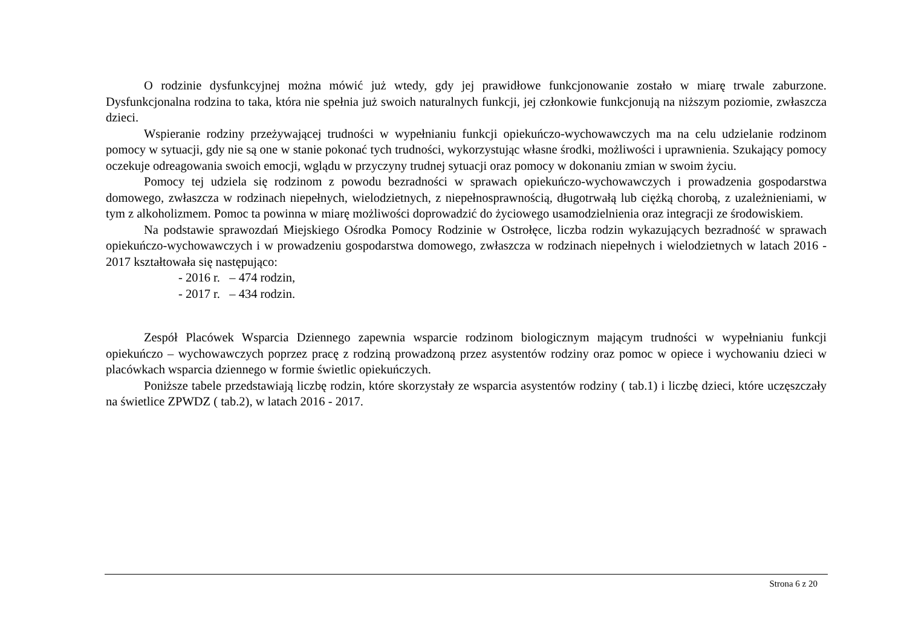O rodzinie dysfunkcyjnej można mówić już wtedy, gdy jej prawidłowe funkcjonowanie zostało w miarę trwale zaburzone. Dysfunkcjonalna rodzina to taka, która nie spełnia już swoich naturalnych funkcji, jej członkowie funkcjonują na niższym poziomie, zwłaszcza dzieci.
Wspieranie rodziny przeżywającej trudności w wypełnianiu funkcji opiekuńczo-wychowawczych ma na celu udzielanie rodzinom pomocy w sytuacji, gdy nie są one w stanie pokonać tych trudności, wykorzystując własne środki, możliwości i uprawnienia. Szukający pomocy oczekuje odreagowania swoich emocji, wglądu w przyczyny trudnej sytuacji oraz pomocy w dokonaniu zmian w swoim życiu.
Pomocy tej udziela się rodzinom z powodu bezradności w sprawach opiekuńczo-wychowawczych i prowadzenia gospodarstwa domowego, zwłaszcza w rodzinach niepełnych, wielodzietnych, z niepełnosprawnością, długotrwałą lub ciężką chorobą, z uzależnieniami, w tym z alkoholizmem. Pomoc ta powinna w miarę możliwości doprowadzić do życiowego usamodzielnienia oraz integracji ze środowiskiem.
Na podstawie sprawozdań Miejskiego Ośrodka Pomocy Rodzinie w Ostrołęce, liczba rodzin wykazujących bezradność w sprawach opiekuńczo-wychowawczych i w prowadzeniu gospodarstwa domowego, zwłaszcza w rodzinach niepełnych i wielodzietnych w latach 2016 - 2017 kształtowała się następująco:
- 2016 r. – 474 rodzin,
- 2017 r. – 434 rodzin.
Zespół Placówek Wsparcia Dziennego zapewnia wsparcie rodzinom biologicznym mającym trudności w wypełnianiu funkcji opiekuńczo – wychowawczych poprzez pracę z rodziną prowadzoną przez asystentów rodziny oraz pomoc w opiece i wychowaniu dzieci w placówkach wsparcia dziennego w formie świetlic opiekuńczych.
Poniższe tabele przedstawiają liczbę rodzin, które skorzystały ze wsparcia asystentów rodziny ( tab.1) i liczbę dzieci, które uczęszczały na świetlice ZPWDZ ( tab.2), w latach 2016 - 2017.
Strona 6 z 20